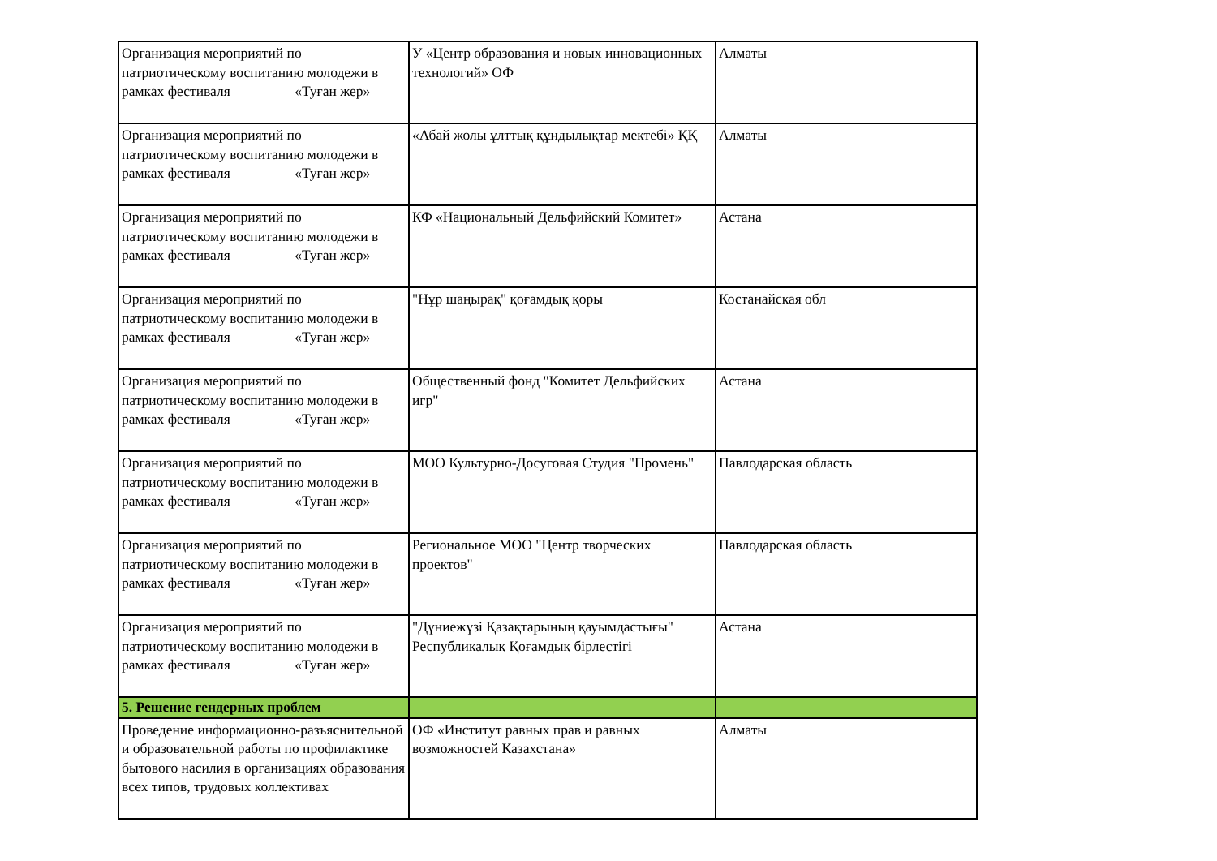| Организация мероприятий по патриотическому воспитанию молодежи в рамках фестиваля «Туған жер» | У «Центр образования и новых инновационных технологий» ОФ | Алматы |
| Организация мероприятий по патриотическому воспитанию молодежи в рамках фестиваля «Туған жер» | «Абай жолы ұлттық құндылықтар мектебі» ҚҚ | Алматы |
| Организация мероприятий по патриотическому воспитанию молодежи в рамках фестиваля «Туған жер» | КФ «Национальный Дельфийский Комитет» | Астана |
| Организация мероприятий по патриотическому воспитанию молодежи в рамках фестиваля «Туған жер» | "Нұр шаңырақ" қоғамдық қоры | Костанайская обл |
| Организация мероприятий по патриотическому воспитанию молодежи в рамках фестиваля «Туған жер» | Общественный фонд "Комитет Дельфийских игр" | Астана |
| Организация мероприятий по патриотическому воспитанию молодежи в рамках фестиваля «Туған жер» | МОО Культурно-Досуговая Студия "Промень" | Павлодарская область |
| Организация мероприятий по патриотическому воспитанию молодежи в рамках фестиваля «Туған жер» | Региональное МОО "Центр творческих проектов" | Павлодарская область |
| Организация мероприятий по патриотическому воспитанию молодежи в рамках фестиваля «Туған жер» | "Дүниежүзі Қазақтарының қауымдастығы" Республикалық Қоғамдық бірлестігі | Астана |
| 5. Решение гендерных проблем | | |
| Проведение информационно-разъяснительной и образовательной работы по профилактике бытового насилия в организациях образования всех типов, трудовых коллективах | ОФ «Институт равных прав и равных возможностей Казахстана» | Алматы |